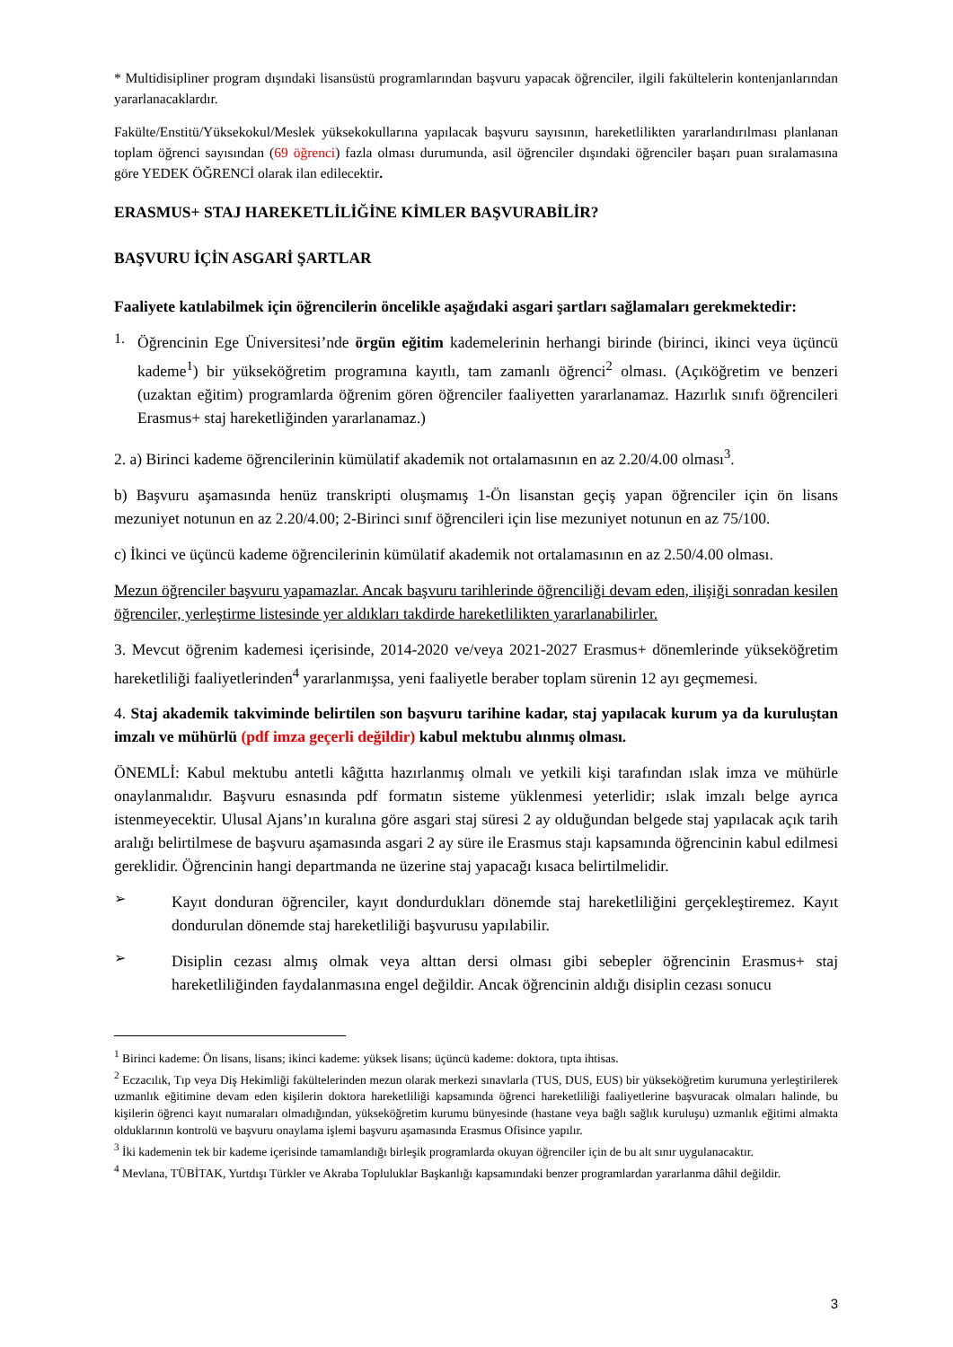* Multidisipliner program dışındaki lisansüstü programlarından başvuru yapacak öğrenciler, ilgili fakültelerin kontenjanlarından yararlanacaklardır.
Fakülte/Enstitü/Yüksekokul/Meslek yüksekokullarına yapılacak başvuru sayısının, hareketlilikten yararlandırılması planlanan toplam öğrenci sayısından (69 öğrenci) fazla olması durumunda, asil öğrenciler dışındaki öğrenciler başarı puan sıralamasına göre YEDEK ÖĞRENCİ olarak ilan edilecektir.
ERASMUS+ STAJ HAREKETLİLİĞİNE KİMLER BAŞVURABİLİR?
BAŞVURU İÇİN ASGARİ ŞARTLAR
Faaliyete katılabilmek için öğrencilerin öncelikle aşağıdaki asgari şartları sağlamaları gerekmektedir:
1.
Öğrencinin Ege Üniversitesi’nde örgün eğitim kademelerinin herhangi birinde (birinci, ikinci veya üçüncü kademe<sup>1</sup>) bir yükseköğretim programına kayıtlı, tam zamanlı öğrenci<sup>2</sup> olması. (Açıköğretim ve benzeri (uzaktan eğitim) programlarda öğrenim gören öğrenciler faaliyetten yararlanamaz. Hazırlık sınıfı öğrencileri Erasmus+ staj hareketliğinden yararlanamaz.)
2. a) Birinci kademe öğrencilerinin kümülatif akademik not ortalamasının en az 2.20/4.00 olması<sup>3</sup>.
b) Başvuru aşamasında henüz transkripti oluşmamış 1-Ön lisanstan geçiş yapan öğrenciler için ön lisans mezuniyet notunun en az 2.20/4.00; 2-Birinci sınıf öğrencileri için lise mezuniyet notunun en az 75/100.
c) İkinci ve üçüncü kademe öğrencilerinin kümülatif akademik not ortalamasının en az 2.50/4.00 olması.
Mezun öğrenciler başvuru yapamazlar. Ancak başvuru tarihlerinde öğrenciliği devam eden, ilişiği sonradan kesilen öğrenciler, yerleştirme listesinde yer aldıkları takdirde hareketlilikten yararlanabilirler.
3. Mevcut öğrenim kademesi içerisinde, 2014-2020 ve/veya 2021-2027 Erasmus+ dönemlerinde yükseköğretim hareketliliği faaliyetlerinden<sup>4</sup> yararlanmışsa, yeni faaliyetle beraber toplam sürenin 12 ayı geçmemesi.
4. Staj akademik takviminde belirtilen son başvuru tarihine kadar, staj yapılacak kurum ya da kuruluştan imzalı ve mühürlü (pdf imza geçerli değildir) kabul mektubu alınmış olması.
ÖNEMLİ: Kabul mektubu antetli kâğıtta hazırlanmış olmalı ve yetkili kişi tarafından ıslak imza ve mühürle onaylanmalıdır. Başvuru esnasında pdf formatın sisteme yüklenmesi yeterlidir; ıslak imzalı belge ayrıca istenmeyecektir. Ulusal Ajans’ın kuralına göre asgari staj süresi 2 ay olduğundan belgede staj yapılacak açık tarih aralığı belirtilmese de başvuru aşamasında asgari 2 ay süre ile Erasmus stajı kapsamında öğrencinin kabul edilmesi gereklidir. Öğrencinin hangi departmanda ne üzerine staj yapacağı kısaca belirtilmelidir.
➢
Kayıt donduran öğrenciler, kayıt dondurdukları dönemde staj hareketliliğini gerçekleştiremez. Kayıt dondurulan dönemde staj hareketliliği başvurusu yapılabilir.
➢
Disiplin cezası almış olmak veya alttan dersi olması gibi sebepler öğrencinin Erasmus+ staj hareketliliğinden faydalanmasına engel değildir. Ancak öğrencinin aldığı disiplin cezası sonucu
<sup>1</sup> Birinci kademe: Ön lisans, lisans; ikinci kademe: yüksek lisans; üçüncü kademe: doktora, tıpta ihtisas.
<sup>2</sup> Eczacılık, Tıp veya Diş Hekimliği fakültelerinden mezun olarak merkezi sınavlarla (TUS, DUS, EUS) bir yükseköğretim kurumuna yerleştirilerek uzmanlık eğitimine devam eden kişilerin doktora hareketliliği kapsamında öğrenci hareketliliği faaliyetlerine başvuracak olmaları halinde, bu kişilerin öğrenci kayıt numaraları olmadığından, yükseköğretim kurumu bünyesinde (hastane veya bağlı sağlık kuruluşu) uzmanlık eğitimi almakta olduklarının kontrolü ve başvuru onaylama işlemi başvuru aşamasında Erasmus Ofisince yapılır.
<sup>3</sup> İki kademenin tek bir kademe içerisinde tamamlandığı birleşik programlarda okuyan öğrenciler için de bu alt sınır uygulanacaktır.
<sup>4</sup> Mevlana, TÜBİTAK, Yurtdışı Türkler ve Akraba Topluluklar Başkanlığı kapsamındaki benzer programlardan yararlanma dâhil değildir.
3